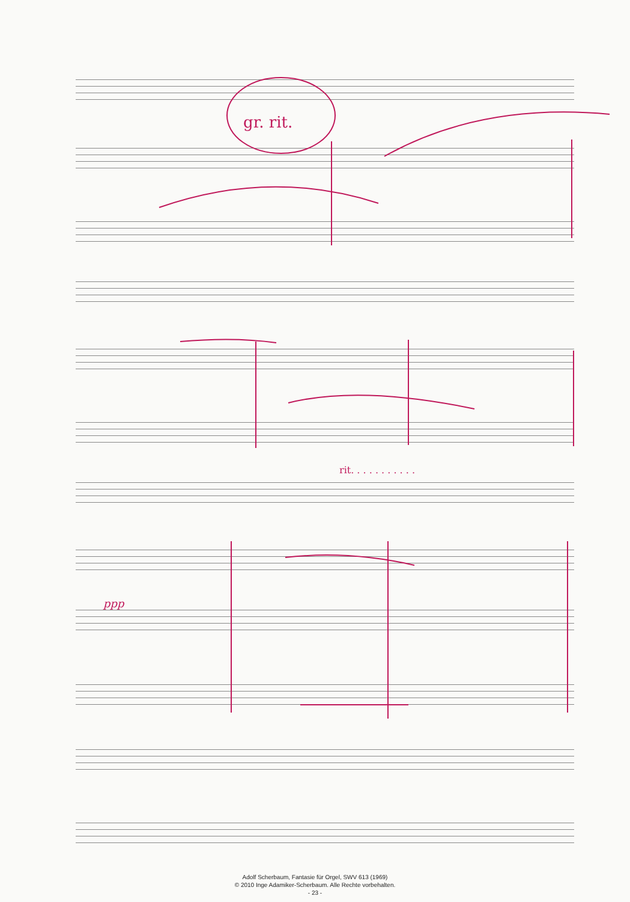gr. rit.
ppp
rit. . . . . . . . . . .
Adolf Scherbaum, Fantasie für Orgel, SWV 613 (1969)
© 2010 Inge Adamiker-Scherbaum. Alle Rechte vorbehalten.
- 23 -